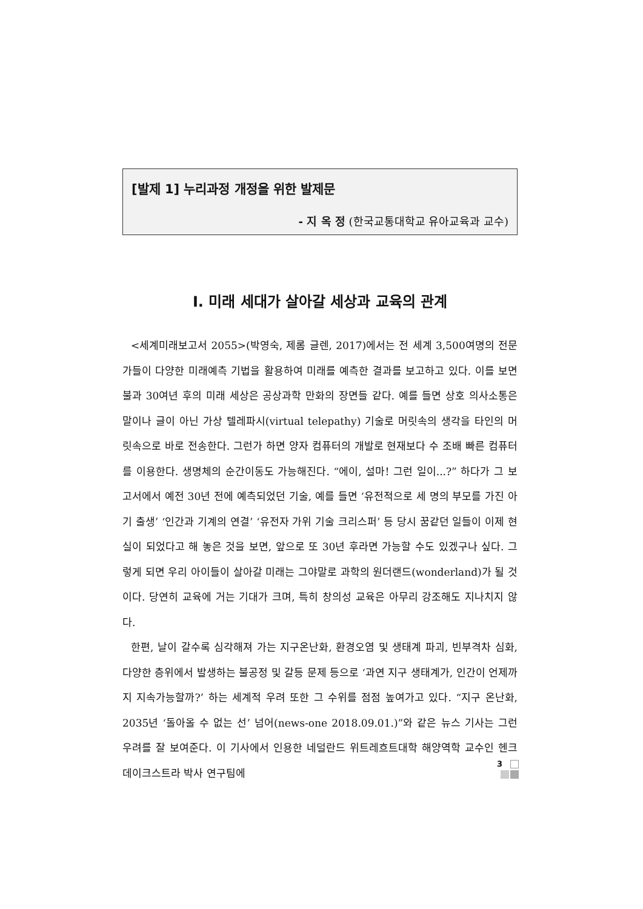[발제 1] 누리과정 개정을 위한 발제문
- 지 옥 정 (한국교통대학교 유아교육과 교수)
Ⅰ. 미래 세대가 살아갈 세상과 교육의 관계
<세계미래보고서 2055>(박영숙, 제롬 글렌, 2017)에서는 전 세계 3,500여명의 전문가들이 다양한 미래예측 기법을 활용하여 미래를 예측한 결과를 보고하고 있다. 이를 보면 불과 30여년 후의 미래 세상은 공상과학 만화의 장면들 같다. 예를 들면 상호 의사소통은 말이나 글이 아닌 가상 텔레파시(virtual telepathy) 기술로 머릿속의 생각을 타인의 머릿속으로 바로 전송한다. 그런가 하면 양자 컴퓨터의 개발로 현재보다 수 조배 빠른 컴퓨터를 이용한다. 생명체의 순간이동도 가능해진다. “에이, 설마! 그런 일이...?” 하다가 그 보고서에서 예전 30년 전에 예측되었던 기술, 예를 들면 ‘유전적으로 세 명의 부모를 가진 아기 출생’ ‘인간과 기계의 연결’ ‘유전자 가위 기술 크리스퍼’ 등 당시 꿈같던 일들이 이제 현실이 되었다고 해 놓은 것을 보면, 앞으로 또 30년 후라면 가능할 수도 있겠구나 싶다. 그렇게 되면 우리 아이들이 살아갈 미래는 그야말로 과학의 원더랜드(wonderland)가 될 것이다. 당연히 교육에 거는 기대가 크며, 특히 창의성 교육은 아무리 강조해도 지나치지 않다.
한편, 날이 갈수록 심각해져 가는 지구온난화, 환경오염 및 생태계 파괴, 빈부격차 심화, 다양한 층위에서 발생하는 불공정 및 갈등 문제 등으로 ‘과연 지구 생태계가, 인간이 언제까지 지속가능할까?’ 하는 세계적 우려 또한 그 수위를 점점 높여가고 있다. “지구 온난화, 2035년 ‘돌아올 수 없는 선’ 넘어(news-one 2018.09.01.)”와 같은 뉴스 기사는 그런 우려를 잘 보여준다. 이 기사에서 인용한 네덜란드 위트레흐트대학 해양역학 교수인 헨크 데이크스트라 박사 연구팀에
3